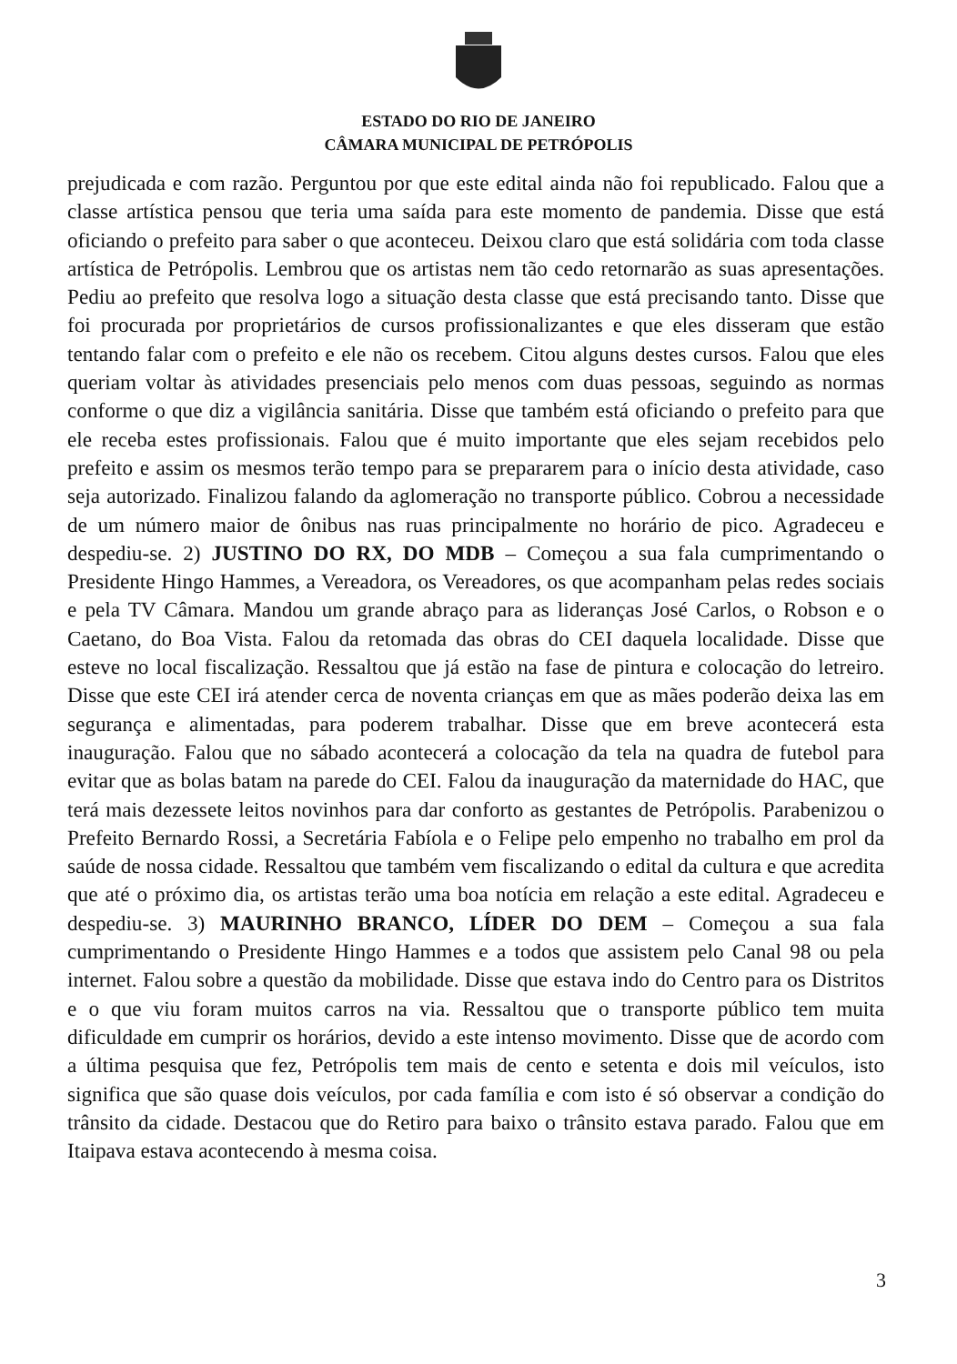ESTADO DO RIO DE JANEIRO
CÂMARA MUNICIPAL DE PETRÓPOLIS
prejudicada e com razão. Perguntou por que este edital ainda não foi republicado. Falou que a classe artística pensou que teria uma saída para este momento de pandemia. Disse que está oficiando o prefeito para saber o que aconteceu. Deixou claro que está solidária com toda classe artística de Petrópolis. Lembrou que os artistas nem tão cedo retornarão as suas apresentações. Pediu ao prefeito que resolva logo a situação desta classe que está precisando tanto. Disse que foi procurada por proprietários de cursos profissionalizantes e que eles disseram que estão tentando falar com o prefeito e ele não os recebem. Citou alguns destes cursos. Falou que eles queriam voltar às atividades presenciais pelo menos com duas pessoas, seguindo as normas conforme o que diz a vigilância sanitária. Disse que também está oficiando o prefeito para que ele receba estes profissionais. Falou que é muito importante que eles sejam recebidos pelo prefeito e assim os mesmos terão tempo para se prepararem para o início desta atividade, caso seja autorizado. Finalizou falando da aglomeração no transporte público. Cobrou a necessidade de um número maior de ônibus nas ruas principalmente no horário de pico. Agradeceu e despediu-se. 2) JUSTINO DO RX, DO MDB – Começou a sua fala cumprimentando o Presidente Hingo Hammes, a Vereadora, os Vereadores, os que acompanham pelas redes sociais e pela TV Câmara. Mandou um grande abraço para as lideranças José Carlos, o Robson e o Caetano, do Boa Vista. Falou da retomada das obras do CEI daquela localidade. Disse que esteve no local fiscalização. Ressaltou que já estão na fase de pintura e colocação do letreiro. Disse que este CEI irá atender cerca de noventa crianças em que as mães poderão deixa las em segurança e alimentadas, para poderem trabalhar. Disse que em breve acontecerá esta inauguração. Falou que no sábado acontecerá a colocação da tela na quadra de futebol para evitar que as bolas batam na parede do CEI. Falou da inauguração da maternidade do HAC, que terá mais dezessete leitos novinhos para dar conforto as gestantes de Petrópolis. Parabenizou o Prefeito Bernardo Rossi, a Secretária Fabíola e o Felipe pelo empenho no trabalho em prol da saúde de nossa cidade. Ressaltou que também vem fiscalizando o edital da cultura e que acredita que até o próximo dia, os artistas terão uma boa notícia em relação a este edital. Agradeceu e despediu-se. 3) MAURINHO BRANCO, LÍDER DO DEM – Começou a sua fala cumprimentando o Presidente Hingo Hammes e a todos que assistem pelo Canal 98 ou pela internet. Falou sobre a questão da mobilidade. Disse que estava indo do Centro para os Distritos e o que viu foram muitos carros na via. Ressaltou que o transporte público tem muita dificuldade em cumprir os horários, devido a este intenso movimento. Disse que de acordo com a última pesquisa que fez, Petrópolis tem mais de cento e setenta e dois mil veículos, isto significa que são quase dois veículos, por cada família e com isto é só observar a condição do trânsito da cidade. Destacou que do Retiro para baixo o trânsito estava parado. Falou que em Itaipava estava acontecendo à mesma coisa.
3